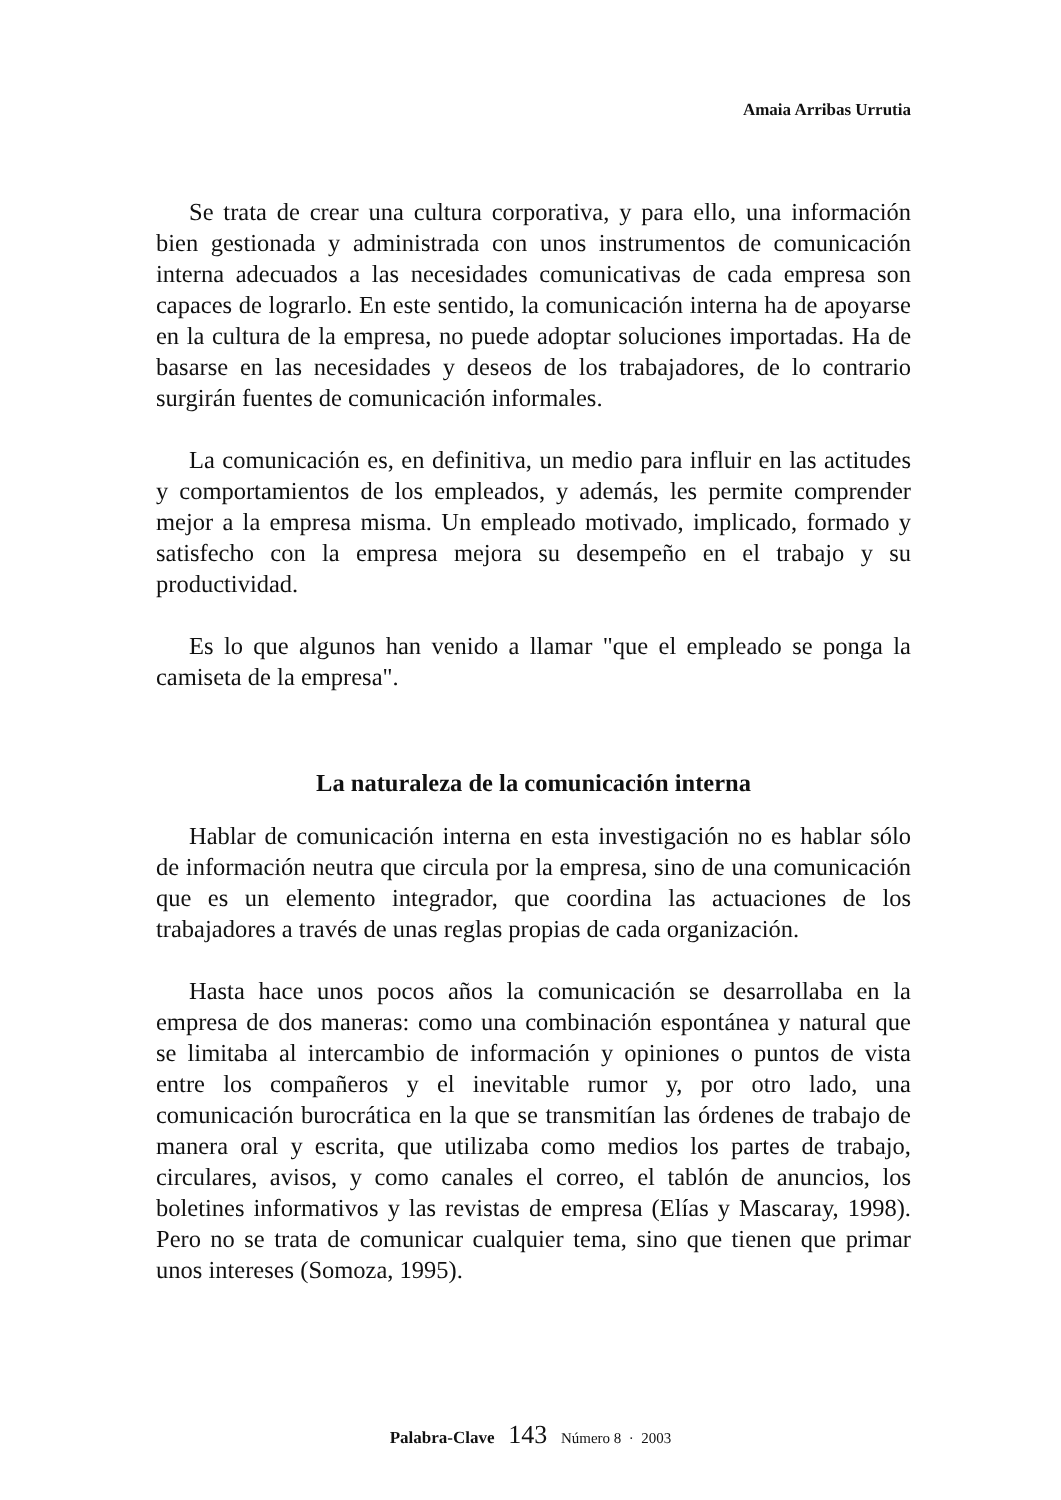Amaia Arribas Urrutia
Se trata de crear una cultura corporativa, y para ello, una información bien gestionada y administrada con unos instrumentos de comunicación interna adecuados a las necesidades comunicativas de cada empresa son capaces de lograrlo. En este sentido, la comunicación interna ha de apoyarse en la cultura de la empresa, no puede adoptar soluciones importadas. Ha de basarse en las necesidades y deseos de los trabajadores, de lo contrario surgirán fuentes de comunicación informales.
La comunicación es, en definitiva, un medio para influir en las actitudes y comportamientos de los empleados, y además, les permite comprender mejor a la empresa misma. Un empleado motivado, implicado, formado y satisfecho con la empresa mejora su desempeño en el trabajo y su productividad.
Es lo que algunos han venido a llamar "que el empleado se ponga la camiseta de la empresa".
La naturaleza de la comunicación interna
Hablar de comunicación interna en esta investigación no es hablar sólo de información neutra que circula por la empresa, sino de una comunicación que es un elemento integrador, que coordina las actuaciones de los trabajadores a través de unas reglas propias de cada organización.
Hasta hace unos pocos años la comunicación se desarrollaba en la empresa de dos maneras: como una combinación espontánea y natural que se limitaba al intercambio de información y opiniones o puntos de vista entre los compañeros y el inevitable rumor y, por otro lado, una comunicación burocrática en la que se transmitían las órdenes de trabajo de manera oral y escrita, que utilizaba como medios los partes de trabajo, circulares, avisos, y como canales el correo, el tablón de anuncios, los boletines informativos y las revistas de empresa (Elías y Mascaray, 1998). Pero no se trata de comunicar cualquier tema, sino que tienen que primar unos intereses (Somoza, 1995).
Palabra-Clave 143 Número 8 · 2003